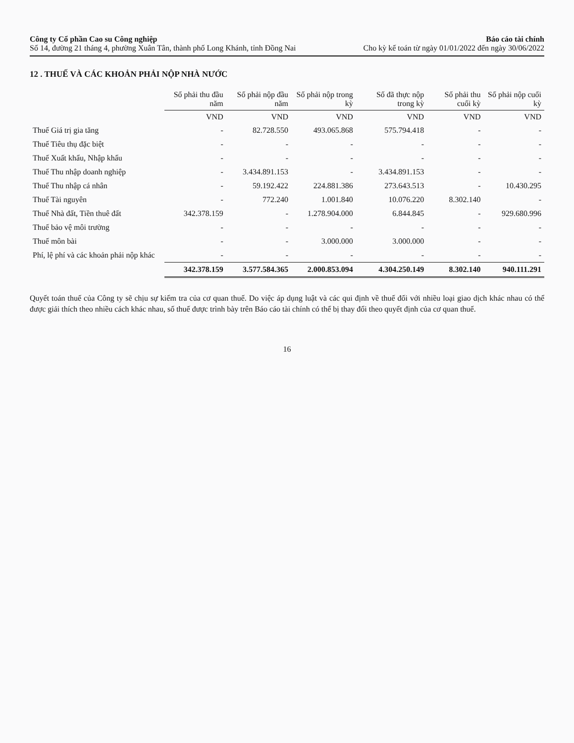Công ty Cổ phần Cao su Công nghiệp
Số 14, đường 21 tháng 4, phường Xuân Tân, thành phố Long Khánh, tỉnh Đồng Nai
Báo cáo tài chính
Cho kỳ kế toán từ ngày 01/01/2022 đến ngày 30/06/2022
12 . THUẾ VÀ CÁC KHOẢN PHẢI NỘP NHÀ NƯỚC
| | Số phải thu đầu năm | Số phải nộp đầu năm | Số phải nộp trong kỳ | Số đã thực nộp trong kỳ | Số phải thu cuối kỳ | Số phải nộp cuối kỳ |
| --- | --- | --- | --- | --- | --- | --- |
| | VND | VND | VND | VND | VND | VND |
| Thuế Giá trị gia tăng | - | 82.728.550 | 493.065.868 | 575.794.418 | - | - |
| Thuế Tiêu thụ đặc biệt | - | - | - | - | - | - |
| Thuế Xuất khẩu, Nhập khẩu | - | - | - | - | - | - |
| Thuế Thu nhập doanh nghiệp | - | 3.434.891.153 | - | 3.434.891.153 | - | - |
| Thuế Thu nhập cá nhân | - | 59.192.422 | 224.881.386 | 273.643.513 | - | 10.430.295 |
| Thuế Tài nguyên | - | 772.240 | 1.001.840 | 10.076.220 | 8.302.140 | - |
| Thuế Nhà đất, Tiền thuê đất | 342.378.159 | - | 1.278.904.000 | 6.844.845 | - | 929.680.996 |
| Thuế bảo vệ môi trường | - | - | - | - | - | - |
| Thuế môn bài | - | - | 3.000.000 | 3.000.000 | - | - |
| Phí, lệ phí và các khoản phải nộp khác | - | - | - | - | - | - |
| | 342.378.159 | 3.577.584.365 | 2.000.853.094 | 4.304.250.149 | 8.302.140 | 940.111.291 |
Quyết toán thuế của Công ty sẽ chịu sự kiểm tra của cơ quan thuế. Do việc áp dụng luật và các qui định về thuế đối với nhiều loại giao dịch khác nhau có thể được giải thích theo nhiều cách khác nhau, số thuế được trình bày trên Báo cáo tài chính có thể bị thay đổi theo quyết định của cơ quan thuế.
16